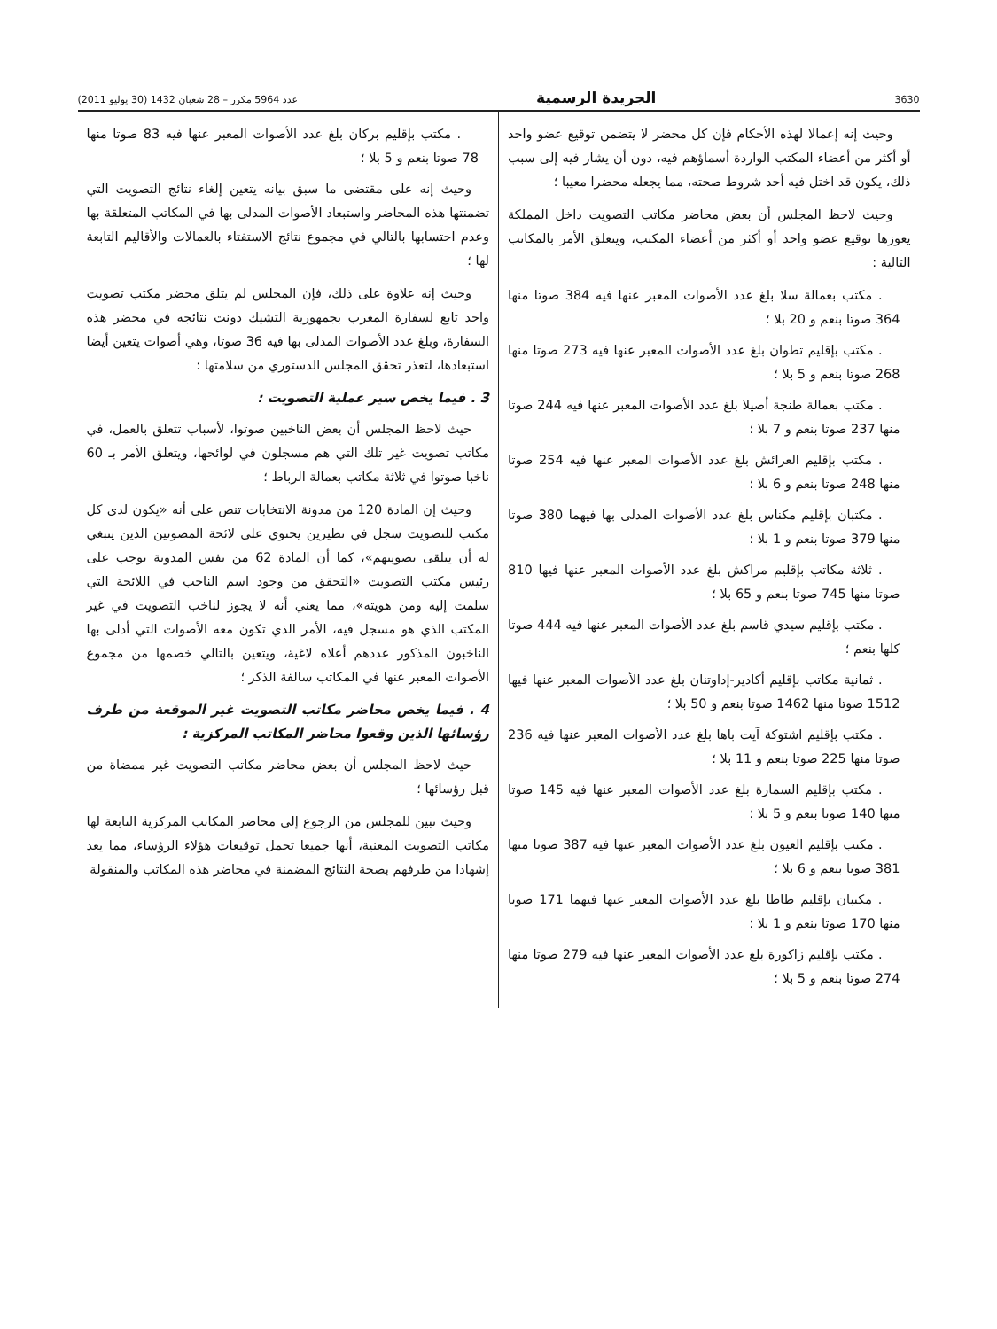3630 الجريدة الرسمية عدد 5964 مكرر – 28 شعبان 1432 (30 يوليو 2011)
وحيث إنه إعمالا لهذه الأحكام فإن كل محضر لا يتضمن توقيع عضو واحد أو أكثر من أعضاء المكتب الواردة أسماؤهم فيه، دون أن يشار فيه إلى سبب ذلك، يكون قد اختل فيه أحد شروط صحته، مما يجعله محضرا معيبا ؛
وحيث لاحظ المجلس أن بعض محاضر مكاتب التصويت داخل المملكة يعوزها توقيع عضو واحد أو أكثر من أعضاء المكتب، ويتعلق الأمر بالمكاتب التالية :
. مكتب بعمالة سلا بلغ عدد الأصوات المعبر عنها فيه 384 صوتا منها 364 صوتا بنعم و 20 بلا ؛
. مكتب بإقليم تطوان بلغ عدد الأصوات المعبر عنها فيه 273 صوتا منها 268 صوتا بنعم و 5 بلا ؛
. مكتب بعمالة طنجة أصيلا بلغ عدد الأصوات المعبر عنها فيه 244 صوتا منها 237 صوتا بنعم و 7 بلا ؛
. مكتب بإقليم العرائش بلغ عدد الأصوات المعبر عنها فيه 254 صوتا منها 248 صوتا بنعم و 6 بلا ؛
. مكتبان بإقليم مكناس بلغ عدد الأصوات المدلى بها فيهما 380 صوتا منها 379 صوتا بنعم و 1 بلا ؛
. ثلاثة مكاتب بإقليم مراكش بلغ عدد الأصوات المعبر عنها فيها 810 صوتا منها 745 صوتا بنعم و 65 بلا ؛
. مكتب بإقليم سيدي قاسم بلغ عدد الأصوات المعبر عنها فيه 444 صوتا كلها بنعم ؛
. ثمانية مكاتب بإقليم أكادير-إداوتنان بلغ عدد الأصوات المعبر عنها فيها 1512 صوتا منها 1462 صوتا بنعم و 50 بلا ؛
. مكتب بإقليم اشتوكة آيت باها بلغ عدد الأصوات المعبر عنها فيه 236 صوتا منها 225 صوتا بنعم و 11 بلا ؛
. مكتب بإقليم السمارة بلغ عدد الأصوات المعبر عنها فيه 145 صوتا منها 140 صوتا بنعم و 5 بلا ؛
. مكتب بإقليم العيون بلغ عدد الأصوات المعبر عنها فيه 387 صوتا منها 381 صوتا بنعم و 6 بلا ؛
. مكتبان بإقليم طاطا بلغ عدد الأصوات المعبر عنها فيهما 171 صوتا منها 170 صوتا بنعم و 1 بلا ؛
. مكتب بإقليم زاكورة بلغ عدد الأصوات المعبر عنها فيه 279 صوتا منها 274 صوتا بنعم و 5 بلا ؛
. مكتب بإقليم بركان بلغ عدد الأصوات المعبر عنها فيه 83 صوتا منها 78 صوتا بنعم و 5 بلا ؛
وحيث إنه على مقتضى ما سبق بيانه يتعين إلغاء نتائج التصويت التي تضمنتها هذه المحاضر واستبعاد الأصوات المدلى بها في المكاتب المتعلقة بها وعدم احتسابها بالتالي في مجموع نتائج الاستفتاء بالعمالات والأقاليم التابعة لها ؛
وحيث إنه علاوة على ذلك، فإن المجلس لم يتلق محضر مكتب تصويت واحد تابع لسفارة المغرب بجمهورية التشيك دونت نتائجه في محضر هذه السفارة، وبلغ عدد الأصوات المدلى بها فيه 36 صوتا، وهي أصوات يتعين أيضا استبعادها، لتعذر تحقق المجلس الدستوري من سلامتها :
3 . فيما يخص سير عملية التصويت :
حيث لاحظ المجلس أن بعض الناخبين صوتوا، لأسباب تتعلق بالعمل، في مكاتب تصويت غير تلك التي هم مسجلون في لوائحها، ويتعلق الأمر بـ 60 ناخبا صوتوا في ثلاثة مكاتب بعمالة الرباط ؛
وحيث إن المادة 120 من مدونة الانتخابات تنص على أنه «يكون لدى كل مكتب للتصويت سجل في نظيرين يحتوي على لائحة المصوتين الذين ينبغي له أن يتلقى تصويتهم»، كما أن المادة 62 من نفس المدونة توجب على رئيس مكتب التصويت «التحقق من وجود اسم الناخب في اللائحة التي سلمت إليه ومن هويته»، مما يعني أنه لا يجوز لناخب التصويت في غير المكتب الذي هو مسجل فيه، الأمر الذي تكون معه الأصوات التي أدلى بها الناخبون المذكور عددهم أعلاه لاغية، ويتعين بالتالي خصمها من مجموع الأصوات المعبر عنها في المكاتب سالفة الذكر ؛
4 . فيما يخص محاضر مكاتب التصويت غير الموقعة من طرف رؤسائها الذين وقعوا محاضر المكاتب المركزية :
حيث لاحظ المجلس أن بعض محاضر مكاتب التصويت غير ممضاة من قبل رؤسائها ؛
وحيث تبين للمجلس من الرجوع إلى محاضر المكاتب المركزية التابعة لها مكاتب التصويت المعنية، أنها جميعا تحمل توقيعات هؤلاء الرؤساء، مما يعد إشهادا من طرفهم بصحة النتائج المضمنة في محاضر هذه المكاتب والمنقولة